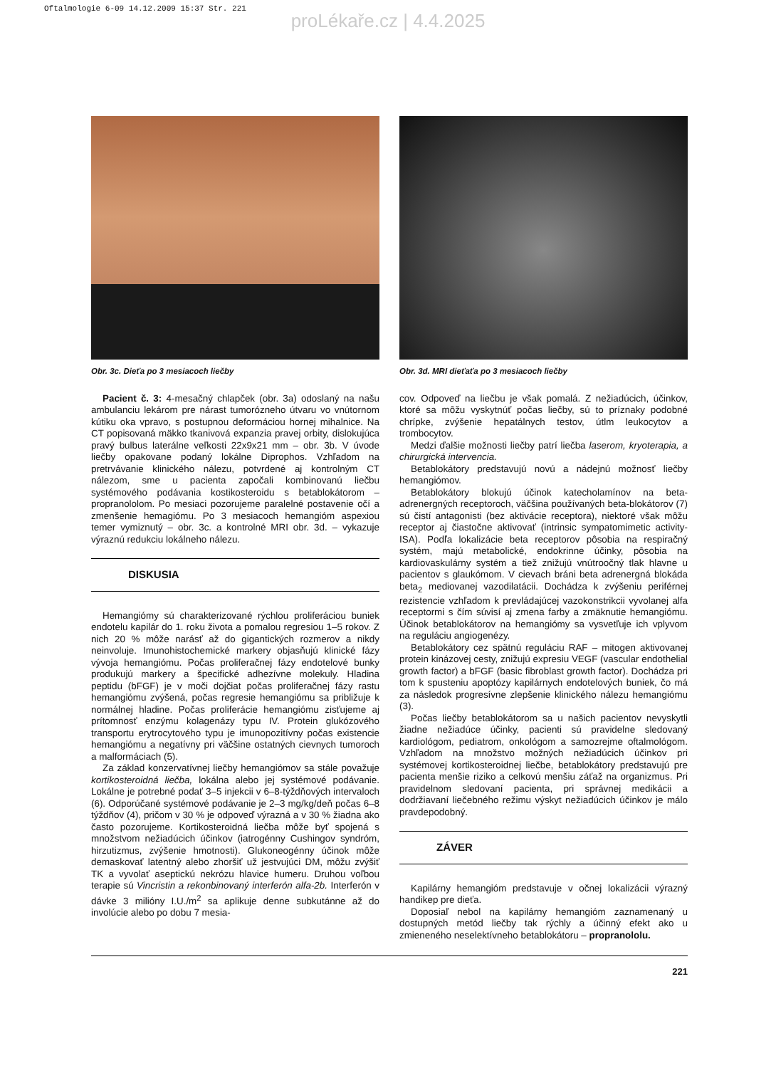Oftalmologie 6-09 14.12.2009 15:37 Str. 221
proLékaře.cz | 4.4.2025
Obr. 3c. Dieťa po 3 mesiacoch liečby
Pacient č. 3: 4-mesačný chlapček (obr. 3a) odoslaný na našu ambulanciu lekárom pre nárast tumorózneho útvaru vo vnútornom kútiku oka vpravo, s postupnou deformáciou hornej mihalnice. Na CT popisovaná mäkko tkanivová expanzia pravej orbity, dislokujúca pravý bulbus laterálne veľkosti 22x9x21 mm – obr. 3b. V úvode liečby opakovane podaný lokálne Diprophos. Vzhľadom na pretrvávanie klinického nálezu, potvrdené aj kontrolným CT nálezom, sme u pacienta započali kombinovanú liečbu systémového podávania kostikosteroidu s betablokátorom – propranololom. Po mesiaci pozorujeme paralelné postavenie očí a zmenšenie hemagiómu. Po 3 mesiacoch hemangióm aspexiou temer vymiznutý – obr. 3c. a kontrolné MRI obr. 3d. – vykazuje výraznú redukciu lokálneho nálezu.
DISKUSIA
Hemangiómy sú charakterizované rýchlou proliferáciou buniek endotelu kapilár do 1. roku života a pomalou regresiou 1–5 rokov. Z nich 20 % môže narásť až do gigantických rozmerov a nikdy neinvoluje. Imunohistochemické markery objasňujú klinické fázy vývoja hemangiómu. Počas proliferačnej fázy endotelové bunky produkujú markery a špecifické adhezívne molekuly. Hladina peptidu (bFGF) je v moči dojčiat počas proliferačnej fázy rastu hemangiómu zvýšená, počas regresie hemangiómu sa približuje k normálnej hladine. Počas proliferácie hemangiómu zisťujeme aj prítomnosť enzýmu kolagenázy typu IV. Protein glukózového transportu erytrocytového typu je imunopozitívny počas existencie hemangiómu a negatívny pri väčšine ostatných cievnych tumoroch a malformáciach (5).
Za základ konzervatívnej liečby hemangiómov sa stále považuje kortikosteroidná liečba, lokálna alebo jej systémové podávanie. Lokálne je potrebné podať 3–5 injekcii v 6–8-týždňových intervaloch (6). Odporúčané systémové podávanie je 2–3 mg/kg/deň počas 6–8 týždňov (4), pričom v 30 % je odpoveď výrazná a v 30 % žiadna ako často pozorujeme. Kortikosteroidná liečba môže byť spojená s množstvom nežiadúcich účinkov (iatrogénny Cushingov syndróm, hirzutizmus, zvýšenie hmotnosti). Glukoneogénny účinok môže demaskovať latentný alebo zhoršiť už jestvujúci DM, môžu zvýšiť TK a vyvolať aseptickú nekrózu hlavice humeru. Druhou voľbou terapie sú Vincristin a rekonbinovaný interferón alfa-2b. Interferón v dávke 3 milióny I.U./m<sup>2</sup> sa aplikuje denne subkutánne až do involúcie alebo po dobu 7 mesia-
Obr. 3d. MRI dieťaťa po 3 mesiacoch liečby
cov. Odpoveď na liečbu je však pomalá. Z nežiadúcich, účinkov, ktoré sa môžu vyskytnúť počas liečby, sú to príznaky podobné chrípke, zvýšenie hepatálnych testov, útlm leukocytov a trombocytov.
Medzi ďalšie možnosti liečby patrí liečba laserom, kryoterapia, a chirurgická intervencia.
Betablokátory predstavujú novú a nádejnú možnosť liečby hemangiómov.
Betablokátory blokujú účinok katecholamínov na beta-adrenergných receptoroch, väčšina používaných beta-blokátorov (7) sú čistí antagonisti (bez aktivácie receptora), niektoré však môžu receptor aj čiastočne aktivovať (intrinsic sympatomimetic activity- ISA). Podľa lokalizácie beta receptorov pôsobia na respiračný systém, majú metabolické, endokrinne účinky, pôsobia na kardiovaskulárny systém a tiež znižujú vnútroočný tlak hlavne u pacientov s glaukómom. V cievach bráni beta adrenergná blokáda beta<sub>2</sub> mediovanej vazodilatácii. Dochádza k zvýšeniu periférnej rezistencie vzhľadom k prevládajúcej vazokonstrikcii vyvolanej alfa receptormi s čím súvisí aj zmena farby a zmäknutie hemangiómu. Účinok betablokátorov na hemangiómy sa vysvetľuje ich vplyvom na reguláciu angiogenézy.
Betablokátory cez spätnú reguláciu RAF – mitogen aktivovanej protein kinázovej cesty, znižujú expresiu VEGF (vascular endothelial growth factor) a bFGF (basic fibroblast growth factor). Dochádza pri tom k spusteniu apoptózy kapilárnych endotelových buniek, čo má za následok progresívne zlepšenie klinického nálezu hemangiómu (3).
Počas liečby betablokátorom sa u našich pacientov nevyskytli žiadne nežiadúce účinky, pacienti sú pravidelne sledovaný kardiológom, pediatrom, onkológom a samozrejme oftalmológom. Vzhľadom na množstvo možných nežiadúcich účinkov pri systémovej kortikosteroidnej liečbe, betablokátory predstavujú pre pacienta menšie riziko a celkovú menšiu záťaž na organizmus. Pri pravidelnom sledovaní pacienta, pri správnej medikácii a dodržiavaní liečebného režimu výskyt nežiadúcich účinkov je málo pravdepodobný.
ZÁVER
Kapilárny hemangióm predstavuje v očnej lokalizácii výrazný handikep pre dieťa.
Doposiaľ nebol na kapilárny hemangióm zaznamenaný u dostupných metód liečby tak rýchly a účinný efekt ako u zmieneného neselektívneho betablokátoru – propranololu.
221